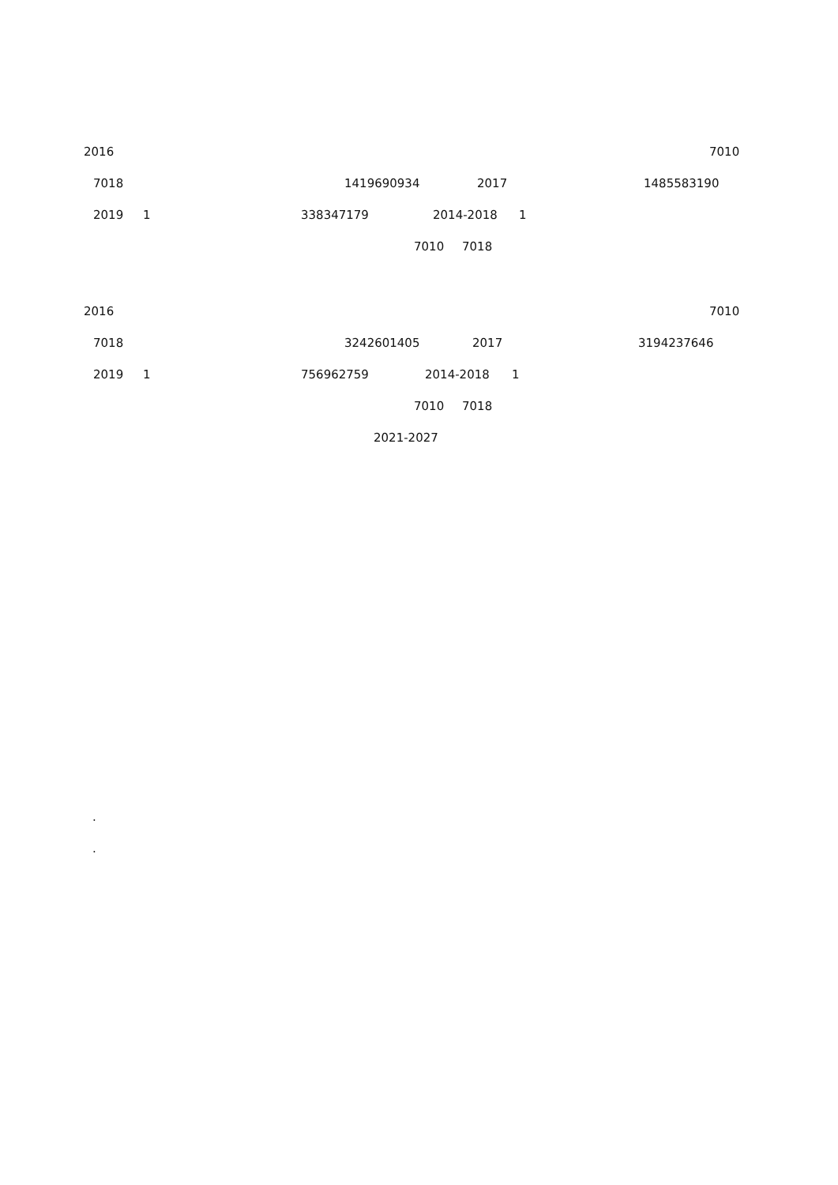2016 7010
7018 1419690934 2017 1485583190
2019 1 338347179 2014-2018 1
7010 7018
2016 7010
7018 3242601405 2017 3194237646
2019 1 756962759 2014-2018 1
7010 7018
2021-2027
.
.